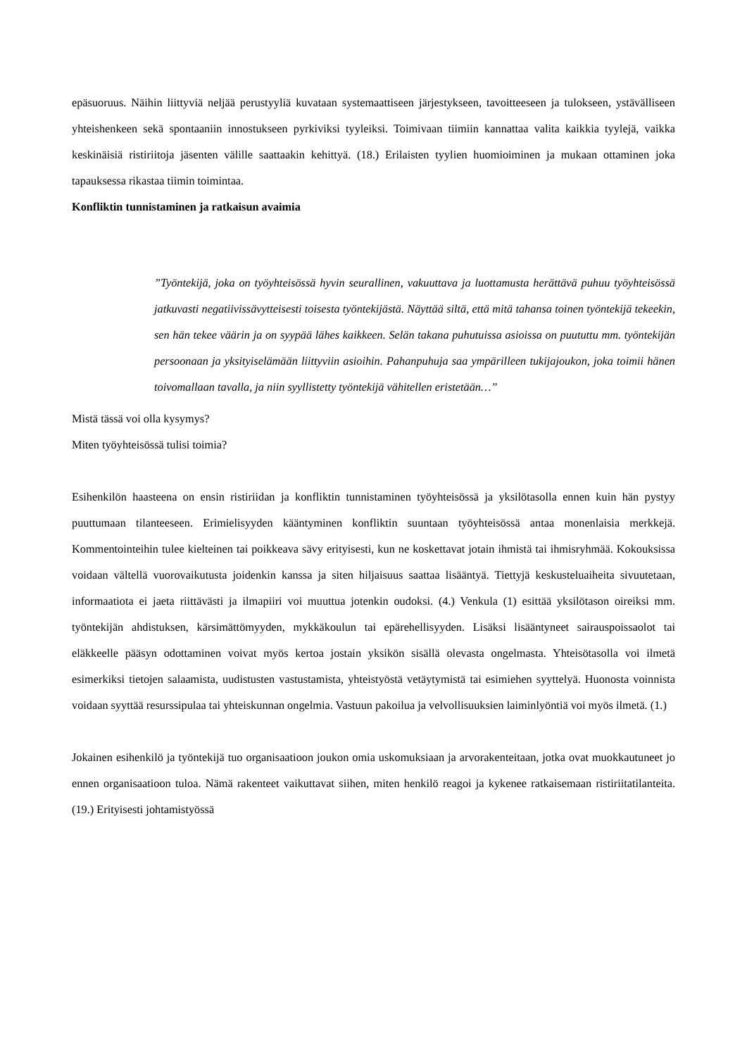epäsuoruus. Näihin liittyviä neljää perustyyliä kuvataan systemaattiseen järjestykseen, tavoitteeseen ja tulokseen, ystävälliseen yhteishenkeen sekä spontaaniin innostukseen pyrkiviksi tyyleiksi. Toimivaan tiimiin kannattaa valita kaikkia tyylejä, vaikka keskinäisiä ristiriitoja jäsenten välille saattaakin kehittyä. (18.) Erilaisten tyylien huomioiminen ja mukaan ottaminen joka tapauksessa rikastaa tiimin toimintaa.
Konfliktin tunnistaminen ja ratkaisun avaimia
”Työntekijä, joka on työyhteisössä hyvin seurallinen, vakuuttava ja luottamusta herättävä puhuu työyhteisössä jatkuvasti negatiivissävytteisesti toisesta työntekijästä. Näyttää siltä, että mitä tahansa toinen työntekijä tekeekin, sen hän tekee väärin ja on syypää lähes kaikkeen. Selän takana puhutuissa asioissa on puututtu mm. työntekijän persoonaan ja yksityiselämään liittyviin asioihin. Pahanpuhuja saa ympärilleen tukijajoukon, joka toimii hänen toivomallaan tavalla, ja niin syyllistetty työntekijä vähitellen eristetään…”
Mistä tässä voi olla kysymys?
Miten työyhteisössä tulisi toimia?
Esihenkilön haasteena on ensin ristiriidan ja konfliktin tunnistaminen työyhteisössä ja yksilötasolla ennen kuin hän pystyy puuttumaan tilanteeseen. Erimielisyyden kääntyminen konfliktin suuntaan työyhteisössä antaa monenlaisia merkkejä. Kommentointeihin tulee kielteinen tai poikkeava sävy erityisesti, kun ne koskettavat jotain ihmistä tai ihmisryhmää. Kokouksissa voidaan vältellä vuorovaikutusta joidenkin kanssa ja siten hiljaisuus saattaa lisääntyä. Tiettyjä keskusteluaiheita sivuutetaan, informaatiota ei jaeta riittävästi ja ilmapiiri voi muuttua jotenkin oudoksi. (4.) Venkula (1) esittää yksilötason oireiksi mm. työntekijän ahdistuksen, kärsimättömyyden, mykkäkoulun tai epärehellisyyden. Lisäksi lisääntyneet sairauspoissaolot tai eläkkeelle pääsyn odottaminen voivat myös kertoa jostain yksikön sisällä olevasta ongelmasta. Yhteisötasolla voi ilmetä esimerkiksi tietojen salaamista, uudistusten vastustamista, yhteistyöstä vetäytymistä tai esimiehen syyttelyä. Huonosta voinnista voidaan syyttää resurssipulaa tai yhteiskunnan ongelmia. Vastuun pakoilua ja velvollisuuksien laiminlyöntiä voi myös ilmetä. (1.)
Jokainen esihenkilö ja työntekijä tuo organisaatioon joukon omia uskomuksiaan ja arvorakenteitaan, jotka ovat muokkautuneet jo ennen organisaatioon tuloa. Nämä rakenteet vaikuttavat siihen, miten henkilö reagoi ja kykenee ratkaisemaan ristiriitatilanteita. (19.) Erityisesti johtamistyössä